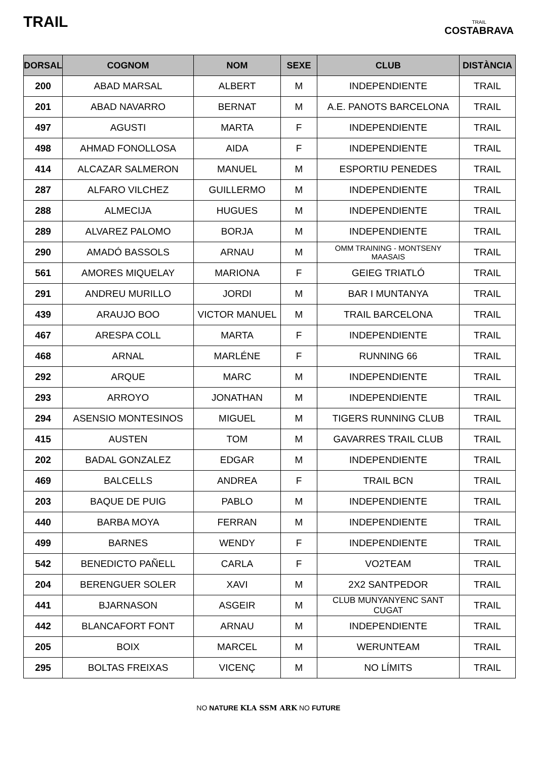TRAIL
TRAIL
COSTABRAVA
| DORSAL | COGNOM | NOM | SEXE | CLUB | DISTÀNCIA |
| --- | --- | --- | --- | --- | --- |
| 200 | ABAD MARSAL | ALBERT | M | INDEPENDIENTE | TRAIL |
| 201 | ABAD NAVARRO | BERNAT | M | A.E. PANOTS BARCELONA | TRAIL |
| 497 | AGUSTI | MARTA | F | INDEPENDIENTE | TRAIL |
| 498 | AHMAD FONOLLOSA | AIDA | F | INDEPENDIENTE | TRAIL |
| 414 | ALCAZAR SALMERON | MANUEL | M | ESPORTIU PENEDES | TRAIL |
| 287 | ALFARO VILCHEZ | GUILLERMO | M | INDEPENDIENTE | TRAIL |
| 288 | ALMECIJA | HUGUES | M | INDEPENDIENTE | TRAIL |
| 289 | ALVAREZ PALOMO | BORJA | M | INDEPENDIENTE | TRAIL |
| 290 | AMADÓ BASSOLS | ARNAU | M | OMM TRAINING - MONTSENY MAASAIS | TRAIL |
| 561 | AMORES MIQUELAY | MARIONA | F | GEIEG TRIATLÓ | TRAIL |
| 291 | ANDREU MURILLO | JORDI | M | BAR I MUNTANYA | TRAIL |
| 439 | ARAUJO BOO | VICTOR MANUEL | M | TRAIL BARCELONA | TRAIL |
| 467 | ARESPA COLL | MARTA | F | INDEPENDIENTE | TRAIL |
| 468 | ARNAL | MARLÉNE | F | RUNNING 66 | TRAIL |
| 292 | ARQUE | MARC | M | INDEPENDIENTE | TRAIL |
| 293 | ARROYO | JONATHAN | M | INDEPENDIENTE | TRAIL |
| 294 | ASENSIO MONTESINOS | MIGUEL | M | TIGERS RUNNING CLUB | TRAIL |
| 415 | AUSTEN | TOM | M | GAVARRES TRAIL CLUB | TRAIL |
| 202 | BADAL GONZALEZ | EDGAR | M | INDEPENDIENTE | TRAIL |
| 469 | BALCELLS | ANDREA | F | TRAIL BCN | TRAIL |
| 203 | BAQUE DE PUIG | PABLO | M | INDEPENDIENTE | TRAIL |
| 440 | BARBA MOYA | FERRAN | M | INDEPENDIENTE | TRAIL |
| 499 | BARNES | WENDY | F | INDEPENDIENTE | TRAIL |
| 542 | BENEDICTO PAÑELL | CARLA | F | VO2TEAM | TRAIL |
| 204 | BERENGUER SOLER | XAVI | M | 2X2 SANTPEDOR | TRAIL |
| 441 | BJARNASON | ASGEIR | M | CLUB MUNYANYENC SANT CUGAT | TRAIL |
| 442 | BLANCAFORT FONT | ARNAU | M | INDEPENDIENTE | TRAIL |
| 205 | BOIX | MARCEL | M | WERUNTEAM | TRAIL |
| 295 | BOLTAS FREIXAS | VICENÇ | M | NO LÍMITS | TRAIL |
NO NATURE KLA SSM ARK NO FUTURE